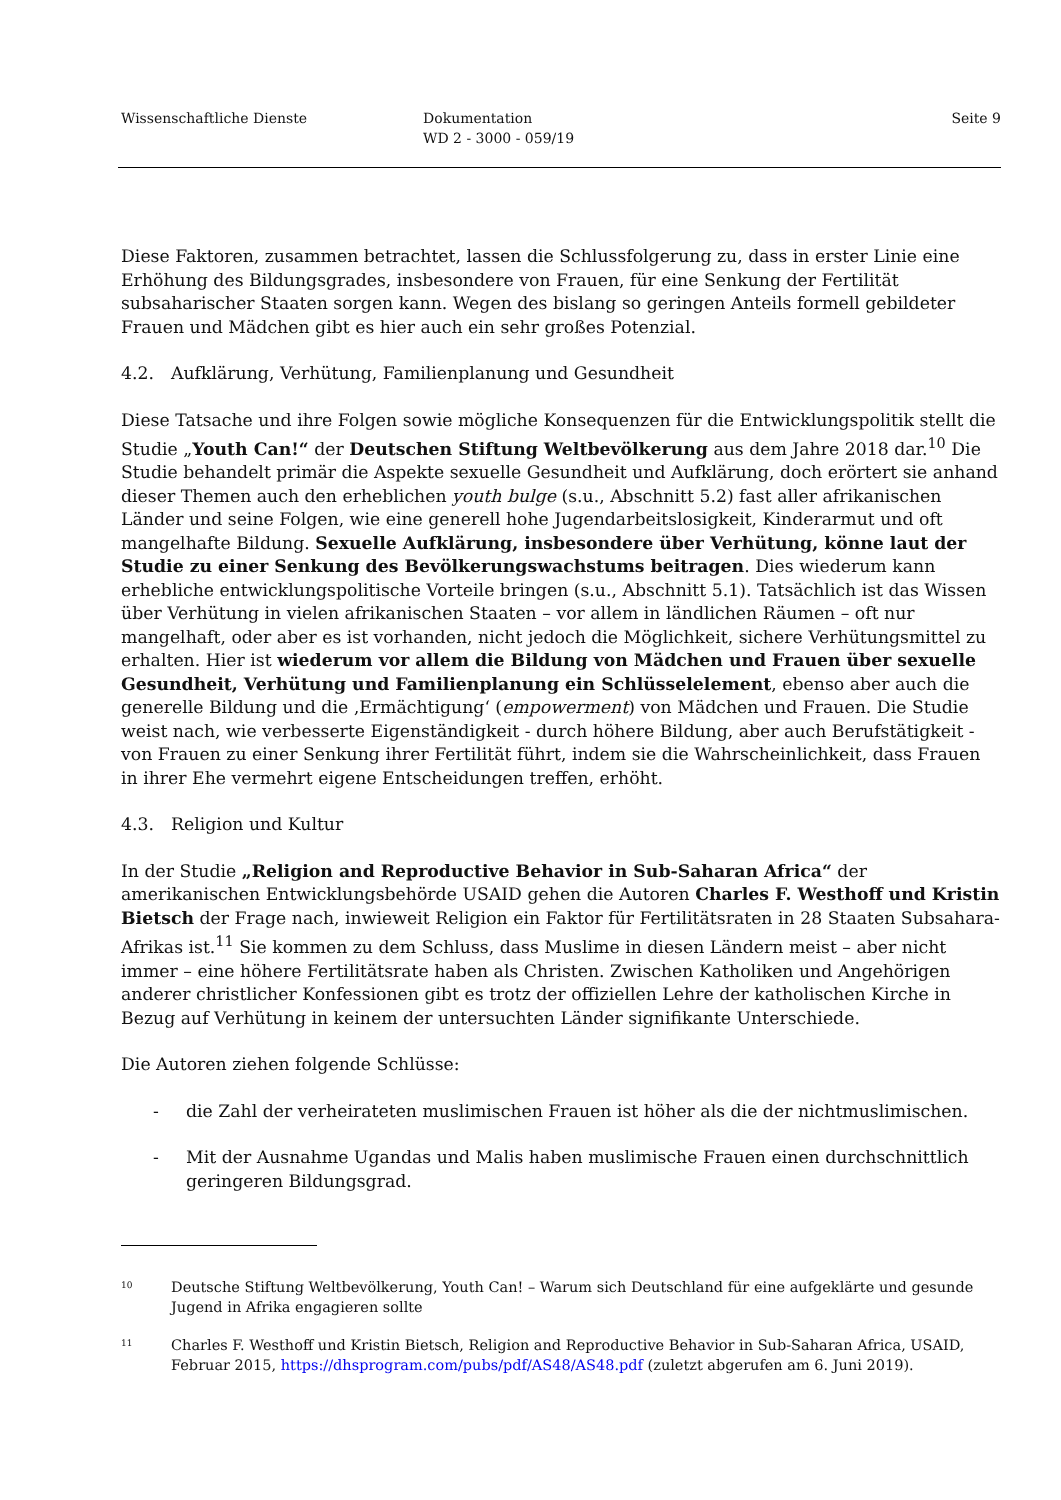Wissenschaftliche Dienste Dokumentation
WD 2 - 3000 - 059/19
Seite 9
Diese Faktoren, zusammen betrachtet, lassen die Schlussfolgerung zu, dass in erster Linie eine Erhöhung des Bildungsgrades, insbesondere von Frauen, für eine Senkung der Fertilität subsaharischer Staaten sorgen kann. Wegen des bislang so geringen Anteils formell gebildeter Frauen und Mädchen gibt es hier auch ein sehr großes Potenzial.
4.2. Aufklärung, Verhütung, Familienplanung und Gesundheit
Diese Tatsache und ihre Folgen sowie mögliche Konsequenzen für die Entwicklungspolitik stellt die Studie „Youth Can!“ der Deutschen Stiftung Weltbevölkerung aus dem Jahre 2018 dar.<sup>10</sup> Die Studie behandelt primär die Aspekte sexuelle Gesundheit und Aufklärung, doch erörtert sie anhand dieser Themen auch den erheblichen youth bulge (s.u., Abschnitt 5.2) fast aller afrikanischen Länder und seine Folgen, wie eine generell hohe Jugendarbeitslosigkeit, Kinderarmut und oft mangelhafte Bildung. Sexuelle Aufklärung, insbesondere über Verhütung, könne laut der Studie zu einer Senkung des Bevölkerungswachstums beitragen. Dies wiederum kann erhebliche entwicklungspolitische Vorteile bringen (s.u., Abschnitt 5.1). Tatsächlich ist das Wissen über Verhütung in vielen afrikanischen Staaten – vor allem in ländlichen Räumen – oft nur mangelhaft, oder aber es ist vorhanden, nicht jedoch die Möglichkeit, sichere Verhütungsmittel zu erhalten. Hier ist wiederum vor allem die Bildung von Mädchen und Frauen über sexuelle Gesundheit, Verhütung und Familienplanung ein Schlüsselelement, ebenso aber auch die generelle Bildung und die ‚Ermächtigung‘ (empowerment) von Mädchen und Frauen. Die Studie weist nach, wie verbesserte Eigenständigkeit - durch höhere Bildung, aber auch Berufstätigkeit - von Frauen zu einer Senkung ihrer Fertilität führt, indem sie die Wahrscheinlichkeit, dass Frauen in ihrer Ehe vermehrt eigene Entscheidungen treffen, erhöht.
4.3. Religion und Kultur
In der Studie „Religion and Reproductive Behavior in Sub-Saharan Africa“ der amerikanischen Entwicklungsbehörde USAID gehen die Autoren Charles F. Westhoff und Kristin Bietsch der Frage nach, inwieweit Religion ein Faktor für Fertilitätsraten in 28 Staaten Subsahara-Afrikas ist.<sup>11</sup> Sie kommen zu dem Schluss, dass Muslime in diesen Ländern meist – aber nicht immer – eine höhere Fertilitätsrate haben als Christen. Zwischen Katholiken und Angehörigen anderer christlicher Konfessionen gibt es trotz der offiziellen Lehre der katholischen Kirche in Bezug auf Verhütung in keinem der untersuchten Länder signifikante Unterschiede.
Die Autoren ziehen folgende Schlüsse:
- die Zahl der verheirateten muslimischen Frauen ist höher als die der nichtmuslimischen.
- Mit der Ausnahme Ugandas und Malis haben muslimische Frauen einen durchschnittlich geringeren Bildungsgrad.
<sup>10</sup> Deutsche Stiftung Weltbevölkerung, Youth Can! – Warum sich Deutschland für eine aufgeklärte und gesunde Jugend in Afrika engagieren sollte
<sup>11</sup> Charles F. Westhoff und Kristin Bietsch, Religion and Reproductive Behavior in Sub-Saharan Africa, USAID, Februar 2015, https://dhsprogram.com/pubs/pdf/AS48/AS48.pdf (zuletzt abgerufen am 6. Juni 2019).